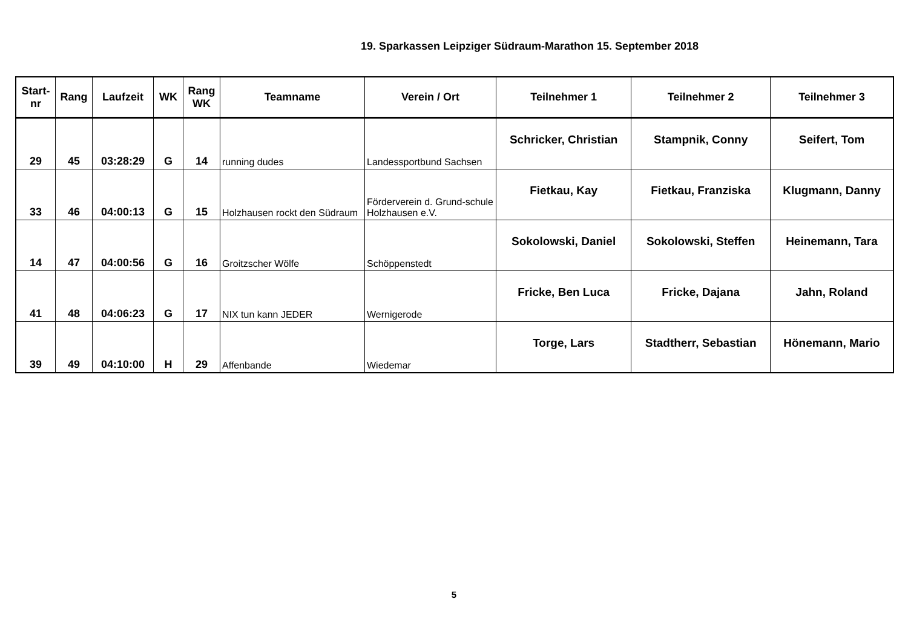19. Sparkassen Leipziger Südraum-Marathon 15. September 2018
| Start- nr | Rang | Laufzeit | WK | Rang WK | Teamname | Verein / Ort | Teilnehmer 1 | Teilnehmer 2 | Teilnehmer 3 |
| --- | --- | --- | --- | --- | --- | --- | --- | --- | --- |
| 29 | 45 | 03:28:29 | G | 14 | running dudes | Landessportbund Sachsen | Schricker, Christian | Stampnik, Conny | Seifert, Tom |
| 33 | 46 | 04:00:13 | G | 15 | Holzhausen rockt den Südraum | Förderverein d. Grund-schule Holzhausen e.V. | Fietkau, Kay | Fietkau, Franziska | Klugmann, Danny |
| 14 | 47 | 04:00:56 | G | 16 | Groitzscher Wölfe | Schöppenstedt | Sokolowski, Daniel | Sokolowski, Steffen | Heinemann, Tara |
| 41 | 48 | 04:06:23 | G | 17 | NIX tun kann JEDER | Wernigerode | Fricke, Ben Luca | Fricke, Dajana | Jahn, Roland |
| 39 | 49 | 04:10:00 | H | 29 | Affenbande | Wiedemar | Torge, Lars | Stadtherr, Sebastian | Hönemann, Mario |
5